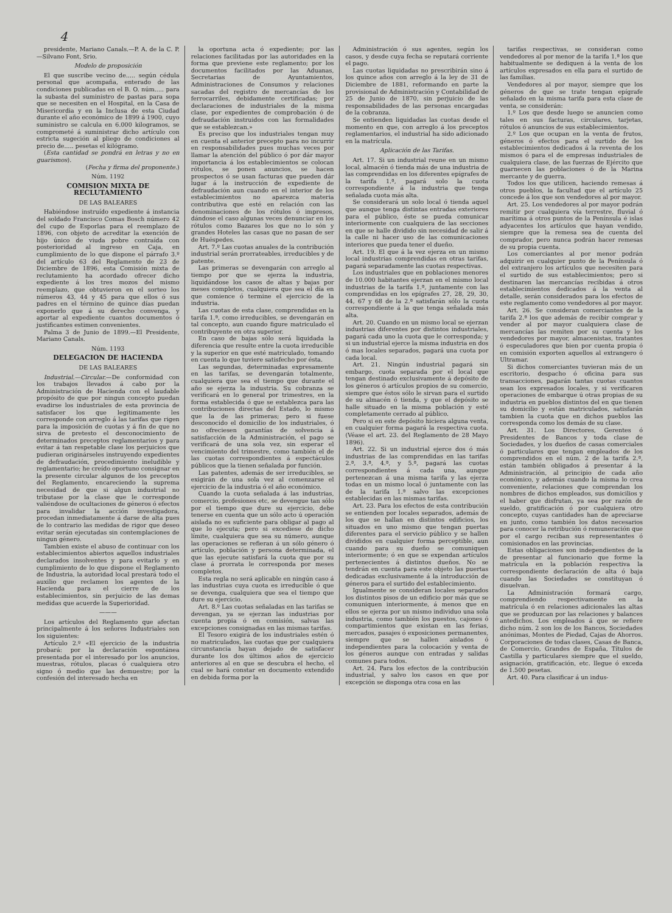4
presidente, Mariano Canals.—P. A. de la C. P.—Silvano Font, Srio.
Modelo de proposición
El que suscribe vecino de..... según cédula personal que acompaña, enterado de las condiciones publicadas en el B. O. núm..... para la subasta del suministro de pastas para sopa que se necesiten en el Hospital, en la Casa de Misericordia y en la Inclusa de esta Ciudad durante el año económico de 1899 á 1900, cuyo suministro se calcula en 6.000 kilogramos, se comprometé á suministrar dicho artículo con estricta sugeción al pliego de condiciones al precio de..... pesetas el kilógramo.
(Esta cantidad se pondrá en letras y no en guarismos).
(Fecha y firma del proponente.)
Núm. 1192
COMISION MIXTA DE RECLUTAMIENTO
DE LAS BALEARES
Habiéndose instruído expediente á instancia del soldado Francisco Comas Bosch número 42 del cupo de Esporlas para el reemplazo de 1896, con objeto de acreditar la exención de hijo único de viuda pobre contraída con posterioridad al ingreso en Caja, en cumplimiento de lo que dispone el párrafo 3.º del artículo 63 del Reglamento de 23 de Diciembre de 1896, esta Comisión mixta de reclutamiento ha acordado ofrecer dicho expediente á los tres mozos del mismo reemplazo, que obtuvieron en el sorteo los números 43, 44 y 45 para que ellos ó sus padres en el término de quince días puedan exponerlo que á su derecho convenga, y aportar al expediente cuantos documentos ó justificantes estimen convenientes.
Palma 3 de Junio de 1899.—El Presidente, Mariano Canals.
Núm. 1193
DELEGACION DE HACIENDA
DE LAS BALEARES
Industrial.—Circular.—De conformidad con los trabajos llevados á cabo por la Administración de Hacienda con el laudable propósito de que por ningun concepto puedan evadirse los industriales de esta provincia de satisfacer los que legitimamente les corresponde con arreglo á las tarifas que rigen para la imposición de cuotas y á fin de que no sirva de pretesto el desconocimiento de determinados preceptos reglamentarios y para evitar á tan respetable clase los perjuicios que pudieran originárseles instruyendo expedientes de defraudación, procedimiento ineludible y reglamentario; he creído oportuno consignar en la presente circular algunos de los preceptos del Reglamento, encareciendo la suprema necesidad de que si algun industrial no tributase por la clase que le corresponde valiéndose de ocultaciones de géneros ó efectos para invalidar la acción investigadora, procedan inmediatamente á darse de alta pues de lo contrario las medidas de rigor que deseo evitar serán ejecutadas sin contemplaciones de ningun género.
Tambien existe el abuso de continuar con los establecimientos abiertos aquellos industriales declarados insolventes y para evitarlo y en cumplimiento de lo que dispone el Reglamento de Industria, la autoridad local prestará todo el auxilio que reclamen los agentes de la Hacienda para el cierre de los establecimientos, sin perjuicio de las demas medidas que acuerde la Superioridad.
———
Los artículos del Reglamento que afectan principalmente á los señores Industriales son los siguientes:
Artículo 2.º «El ejercicio de la industria probará: por la declaración espontánea presentada por el interesado por los anuncios, muestras, rótulos, placas ó cualquiera otro signo ó medio que las demuestre; por la confesión del interesado hecha en
la oportuna acta ó expediente; por las relaciones facilitadas por las autoridades en la forma que previene este reglamento; por los documentos facilitados por las Aduanas, Secretarias de Ayuntamientos, Administraciones de Consumos y relaciones sacadas del registro de mercancías de los ferrocarriles, debidamente certificadas; por declaraciones de industriales de la misma clase, por expedientes de comprobación ó de defraudación instruidos con las formalidades que se establezcan.»
Es preciso que los industriales tengan muy en cuenta el anterior precepto para no incurrir en responsabilidades pues muchas veces por llamar la atención del público ó por dár mayor importancia á los establecimientos se colocan rótulos, se ponen anuncios, se hacen prospectos ó se usan facturas que pueden dár lugar á la instrucción de expediente de defraudación aun cuando en el interior de los establecimientos no aparezca materia contributiva que esté en relación con las denominaciones de los rótulos ó impresos, dándose el caso algunas veces denunciar en los rótulos como Bazares los que no lo són y grandes Hoteles las casas que no pasan de ser de Huéspedes.
Art. 7.º Las cuotas anuales de la contribución industrial serán prorrateables, irreducibles y de patente.
Las primeras se devengarán con arreglo al tiempo por que se ejerza la industria, liquidándose los casos de altas y bajas por meses completos, cualquiera que sea el día en que comience ó termine el ejercicio de la industria.
Las cuotas de esta clase, comprendidas en la tarifa 1.ª, como irreducibles, se devengarán en tal concepto, aun cuando figure matriculado el contribuyente en otra superior.
En caso de bajas sólo será liquidada la diferencia que resulte entre la cuota irreducible y la superior en que esté matriculado, tomando en cuenta lo que tuviere satisfecho por ésta.
Las segundas, determinadas expresamente en las tarifas, se devengarán totalmente, cualquiera que sea el tiempo que durante el año se ejerza la industria. Su cobranza se verificará en lo general por trimestres, en la forma establecida ó que se establezca para las contribuciones directas del Estado, lo mismo que la de las primeras; pero si fuese desconocido el domicilio de los industriales, ó no ofreciesen garantías de solvencia á satisfacción de la Administración, el pago se verificará de una sola vez, sin esperar el vencimiento del trimestre, como también el de las cuotas correspondientes á espectáculos públicos que la tienen señalada por función.
Las patentes, además de ser irreducibles, se exigirán de una sola vez al comenzarse el ejercicio de la industria ó el año económico.
Cuando la cuota señalada á las industrias, comercio, profesiones etc, se devengue tan sólo por el tiempo que dure su ejercicio, debe tenerse en cuenta que un sólo acto ú operación aislada no es suficiente para obligar al pago al que lo ejecuta; pero si excediese de dicho límite, cualquiera que sea su número, aunque las operaciones se refieran á un sólo género ó artículo, población y persona determinada, el que las ejecute satisfará la cuota que por su clase á prorrata le corresponda por meses completos.
Esta regla no será aplicable en ningún caso á las industrias cuya cuota es irreducible ó que se devenga, cualquiera que sea el tiempo que dure su ejercicio.
Art. 8.º Las cuotas señaladas en las tarifas se devengan, ya se ejerzan las industrias por cuenta propia ó en comisión, salvas las excepciones consignadas en las mismas tarifas.
El Tesoro exigirá de los industriales estén ó no matriculados, las cuotas que por cualquiera circunstancia hayan dejado de satisfacer durante los dos últimos años de ejercicio anteriores al en que se descubra el hecho, el cual se hará constar en documento extendido en debida forma por la
Administración ó sus agentes, según los casos, y desde cuya fecha se reputará corriente el pago.
Las cuotas liquidadas no prescribirán sino á los quince años con arreglo á la ley de 31 de Diciembre de 1881, reformando en parte la provisional de Administración y Contabilidad de 25 de Junio de 1870, sin perjuicio de las responsabilidades de las personas encargadas de la cobranza.
Se entienden liquidadas las cuotas desde el momento en que, con arreglo á los preceptos reglamentarios, el industrial ha sido adicionado en la matrícula.
Aplicación de las Tarifas.
Art. 17. Si un industrial reune en un mismo local, almacén ó tienda más de una industria de las comprendidas en los diferentes epígrafes de la tarifa 1.ª, pagará solo la cuota correspondiente á la industria que tenga señalada cuota más alta.
Se considerará un solo local ó tienda aquel que aunque tenga distintas entradas exteriores para el público, éste se pueda comunicar interiormente con cualquiera de las secciones en que se halle dividido sin necesidad de salir á la calle ni hacer uso de las comunicaciones interiores que pueda tener el dueño.
Art. 19. El que á la vez ejerza en un mismo local industrias comprendidas en otras tarifas, pagará separadamente las cuotas respectivas.
Los industriales que en poblaciones menores de 10.000 habitantes ejerzan en el mismo local industrias de la tarifa 1.ª, juntamente con las comprendidas en los epígrafes 27, 28, 29, 30, 44, 67 y 68 de la 2.ª satisfarán sólo la cuota correspondiente á la que tenga señalada más alta.
Art. 20. Cuando en un mismo local se ejerzan industrias diferentes por distintos industriales, pagará cada uno la cuota que le corresponda; y si un industrial ejerce la misma industria en dos ó mas locales separados, pagará una cuota por cada local.
Art. 21. Ningún industrial pagará sin embargo, cuota separada por el local que tengan destinado exclusivamente á depósito de los géneros ó artículos propios de su comercio, siempre que éstos sólo le sirvan para el surtido de su almacén ó tienda, y que el depósito se halle situado en la misma población y esté completamente cerrado al público.
Pero si en este depósito hiciera alguna venta, en cualquier forma pagará la respectiva cuota. (Véase el art. 23. del Reglamento de 28 Mayo 1896).
Art. 22. Si un industrial ejerce dos ó más industrias de las comprendidas en las tarifas 2.ª, 3.ª, 4.ª, y 5.ª, pagará las cuotas correspondientes á cada una, aunque pertenezcan á una misma tarifa y las ejerza todas en un mismo local ó juntamente con las de la tarifa 1.ª salvo las excepciones establecidas en las mismas tarifas.
Art. 23. Para los efectos de esta contribución se entienden por locales separados, además de los que se hallan en distintos edificios, los situados en uno mismo que tengan puertas diferentes para el servicio público y se hallen divididos en cualquier forma perceptible, aun cuando para su dueño se comuniquen interiormente; ó en que se expendan artículos pertenecientes á distintos dueños. No se tendrán en cuenta para este objeto las puertas dedicadas exclusivamente á la introducción de géneros para el surtido del establecimiento.
Igualmente se consideran locales separados los distintos pisos de un edificio por más que se comuniquen interiormente, á menos que en ellos se ejerza por un mismo individuo una sola industria, como también los puestos, cajones ó compartimientos que existan en las ferias, mercados, pasajes ó exposiciones permanentes, siempre que se hallen aislados ó independientes para la colocación y venta de los géneros aunque con entradas y salidas comunes para todos.
Art. 24. Para los efectos de la contribución industrial, y salvo los casos en que por excepción se disponga otra cosa en las
tarifas respectivas, se consideran como vendedores al por menor de la tarifa 1.ª los que habitualmente se dediquen á la venta de los artículos expresados en ella para el surtido de las familias.
Vendedores al por mayor, siempre que los géneros de que se trate tengan epígrafe señalado en la misma tarifa para esta clase de venta, se considerán:
1.º Los que desde luego se anuncien como tales en sus facturas, circulares, tarjetas, rótulos ó anuncios de sus establecimientos.
2.º Los que ocupan en la venta de frutos, géneros ó efectos para el surtido de los establecimientos dedicados á la reventa de los mismos ó para el de empresas industriales de cualquiera clase, de las fuerzas de Ejército que guarnecen las poblaciones ó de la Marina mercante y de guerra.
Todos los que utilicen, haciendo remesas á otros pueblos, la facultad que el artículo 25 concede á los que son vendedores al por mayor.
Art. 25. Los vendedores al por mayor podrán remitir por cualquiera vía terrestre, fluvial ó marítima á otros puntos de la Península é islas adyacentes los artículos que hayan vendido, siempre que la remesa sea de cuenta del comprador, pero nunca podrán hacer remesas de su propia cuenta.
Los comerciantes al por menor podrán adquirir en cualquier punto de la Península ó del extranjero los artículos que necesiten para el surtido de sus establecimientos; pero si destinaren las mercancías recibidas á otros establecimientos dedicados á la venta al detalle, serán considerados para los efectos de este reglamento como vendedores al por mayor.
Art. 26. Se consideran comerciantes de la tarifa 2.ª los que además de recibir comprar y vender al por mayor cualquiera clase de mercancías las remiten por su cuenta y los vendedores por mayor, almacenistas, tratantes ó especuladores que bien por cuenta propia ó en comisión exporten aquellos al extrangero ó Ultramar.
Si dichos comerciantes tuvieran más de un escritorio, despacho ó oficina para sus transacciones, pagarán tantas cuotas cuantos sean los expresados locales, y si verificaren operaciones de embarque ú otras propias de su industria en pueblos distintos del en que tienen su domicilio y están matriculados, satisfarán tambien la cuota que en dichos pueblos las corresponda como los demás de su clase.
Art. 31. Los Directores, Gerentes ó Presidentes de Bancos y toda clase de Sociedades, y los dueños de casas comerciales ó particulares que tengan empleados de los comprendidos en el núm. 2 de la tarifa 2.ª, están también obligados á presentar á la Administración, al principio de cada año económico, y además cuando la misma lo crea conveniente, relaciones que comprendan los nombres de dichos empleados, sus domicilios y el haber que disfrutan, ya sea por razón de sueldo, gratificación ó por cualquiera otro concepto, cuyas cantidades han de apreciarse en junto, como también los datos necesarios para conocer la retribución ó remuneración que por el cargo reciban sus representantes ó comisionados en las provincias.
Estas obligaciones son independientes de la de presentar al funcionario que forme la matrícula en la población respectiva la correspondiente declaración de alta ó baja cuando las Sociedades se constituyan ó disuelvan.
La Administración formará cargo, comprendiendo respectivamente en la matrícula ó en relaciones adicionales las altas que se produzcan por las relaciones y balances antedichos. Los empleados á que se refiere dicho núm. 2 son los de los Bancos, Sociedades anónimas, Montes de Piedad, Cajas de Ahorros. Corporaciones de todas clases, Casas de Banca, de Comercio, Grandes de España, Títulos de Castilla y particulares siempre que el sueldo, asignación, gratificación, etc. llegue ó exceda de 1.500 pesetas.
Art. 40. Para clasificar á un indus-